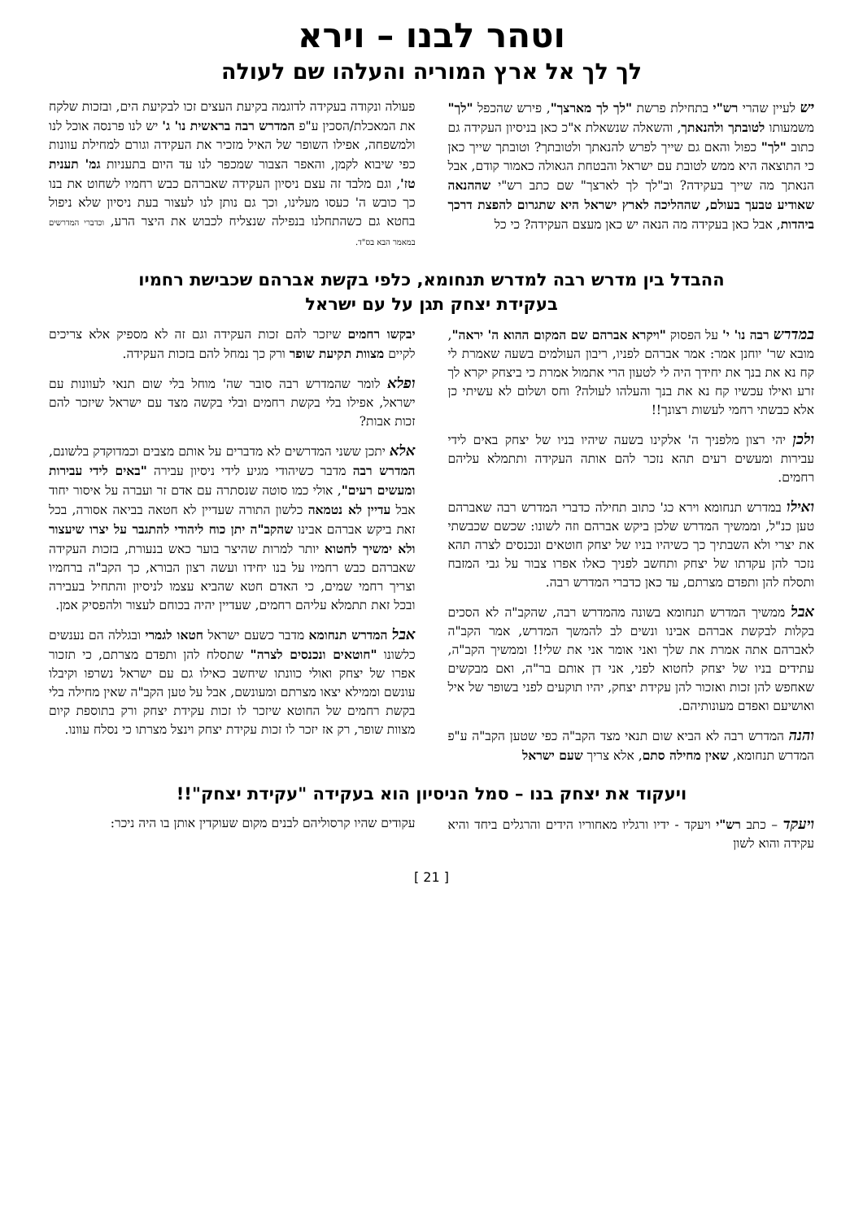וטהר לבנו – וירא
לך לך אל ארץ המוריה והעלהו שם לעולה
יש לעיין שהרי רש"י בתחילת פרשת "לך לך מארצך", פירש שהכפל "לך" משמעותו לטובתך ולהנאתך, והשאלה שנשאלת א"כ כאן בניסיון העקידה גם כתוב "לך" כפול והאם גם שייך לפרש להנאתך ולטובתך? וטובתך שייך כאן כי התוצאה היא ממש לטובת עם ישראל והבטחת הגאולה כאמור קודם, אבל הנאתך מה שייך בעקידה? וב"לך לך לארצך" שם כתב רש"י שההנאה שאודיע טבעך בעולם, שההליכה לארץ ישראל היא שתגרום להפצת דרכך ביהדות, אבל כאן בעקידה מה הנאה יש כאן מעצם העקידה? כי כל
פעולה ונקודה בעקידה לדוגמה בקיעת העצים זכו לבקיעת הים, ובזכות שלקח את המאכלת/הסכין ע"פ המדרש רבה בראשית נו' ג' יש לנו פרנסה אוכל לנו ולמשפחה, אפילו השופר של האיל מזכיר את העקידה וגורם למחילת עוונות כפי שיבוא לקמן, והאפר הצבור שמכפר לנו עד היום בתעניות גמ' תענית טז', וגם מלבד זה עצם ניסיון העקידה שאברהם כבש רחמיו לשחוט את בנו כך כובש ה' כעסו מעלינו, וכך גם נותן לנו לעצור בעת ניסיון שלא ניפול בחטא גם כשהתחלנו בנפילה שנצליח לכבוש את היצר הרע, וכדברי המדרשים במאמר הבא בס"ד.
ההבדל בין מדרש רבה למדרש תנחומא, כלפי בקשת אברהם שכבישת רחמיו
בעקידת יצחק תגן על עם ישראל
במדרש רבה נו' י' על הפסוק "ויקרא אברהם שם המקום ההוא ה' יראה", מובא שר' יוחנן אמר: אמר אברהם לפניו, ריבון העולמים בשעה שאמרת לי קח נא את בנך את יחידך היה לי לטעון הרי אתמול אמרת כי ביצחק יקרא לך זרע ואילו עכשיו קח נא את בנך והעלהו לעולה? וחס ושלום לא עשיתי כן אלא כבשתי רחמי לעשות רצונך!!
ולכן יהי רצון מלפניך ה' אלקינו בשעה שיהיו בניו של יצחק באים לידי עבירות ומעשים רעים תהא נזכר להם אותה העקידה ותתמלא עליהם רחמים.
ואילו במדרש תנחומא וירא כג' כתוב תחילה כדברי המדרש רבה שאברהם טען כנ"ל, וממשיך המדרש שלכן ביקש אברהם וזה לשונו: שכשם שכבשתי את יצרי ולא השבתיך כך כשיהיו בניו של יצחק חוטאים ונכנסים לצרה תהא נזכר להן עקדתו של יצחק ותחשב לפניך כאלו אפרו צבור על גבי המזבח ותסלח להן ותפדם מצרתם, עד כאן כדברי המדרש רבה.
אבל ממשיך המדרש תנחומא בשונה מהמדרש רבה, שהקב"ה לא הסכים בקלות לבקשת אברהם אבינו ונשים לב להמשך המדרש, אמר הקב"ה לאברהם אתה אמרת את שלך ואני אומר אני את שלי!! וממשיך הקב"ה, עתידים בניו של יצחק לחטוא לפני, אני דן אותם בר"ה, ואם מבקשים שאחפש להן זכות ואזכור להן עקידת יצחק, יהיו תוקעים לפני בשופר של איל ואושיעם ואפדם מעונותיהם.
והנה המדרש רבה לא הביא שום תנאי מצד הקב"ה כפי שטען הקב"ה ע"פ המדרש תנחומא, שאין מחילה סתם, אלא צריך שעם ישראל
יבקשו רחמים שיזכר להם זכות העקידה וגם זה לא מספיק אלא צריכים לקיים מצוות תקיעת שופר ורק כך נמחל להם בזכות העקידה.
ופלא לומר שהמדרש רבה סובר שה' מוחל בלי שום תנאי לעוונות עם ישראל, אפילו בלי בקשת רחמים ובלי בקשה מצד עם ישראל שיזכר להם זכות אבות?
אלא יתכן ששני המדרשים לא מדברים על אותם מצבים וכמדוקדק בלשונם, המדרש רבה מדבר כשיהודי מגיע לידי ניסיון עבירה "באים לידי עבירות ומעשים רעים", אולי כמו סוטה שנסתרה עם אדם זר ועברה על איסור יחוד אבל עדיין לא נטמאה כלשון התורה שעדיין לא חטאה בביאה אסורה, בכל זאת ביקש אברהם אבינו שהקב"ה יתן כוח ליהודי להתגבר על יצרו שיעצור ולא ימשיך לחטוא יותר למרות שהיצר בוער כאש בנעורת, בזכות העקידה שאברהם כבש רחמיו על בנו יחידו ועשה רצון הבורא, כך הקב"ה ברחמיו וצריך רחמי שמים, כי האדם חטא שהביא עצמו לניסיון והתחיל בעבירה ובכל זאת תתמלא עליהם רחמים, שעדיין יהיה בכוחם לעצור ולהפסיק אמן.
אבל המדרש תנחומא מדבר כשעם ישראל חטאו לגמרי ובגללה הם נענשים כלשונו "חוטאים ונכנסים לצרה" שתסלח להן ותפדם מצרתם, כי תזכור אפרו של יצחק ואולי כוונתו שיחשב כאילו גם עם ישראל נשרפו וקיבלו עונשם וממילא יצאו מצרתם ומעונשם, אבל על טען הקב"ה שאין מחילה בלי בקשת רחמים של החוטא שיזכר לו זכות עקידת יצחק ורק בתוספת קיום מצוות שופר, רק אז יזכר לו זכות עקידת יצחק וינצל מצרתו כי נסלח עוונו.
ויעקוד את יצחק בנו – סמל הניסיון הוא בעקידה "עקידת יצחק"!!
ויעקד – כתב רש"י ויעקד - ידיו ורגליו מאחוריו הידים והרגלים ביחד והיא עקידה והוא לשון
עקודים שהיו קרסוליהם לבנים מקום שעוקדין אותן בו היה ניכר:
[ 21 ]